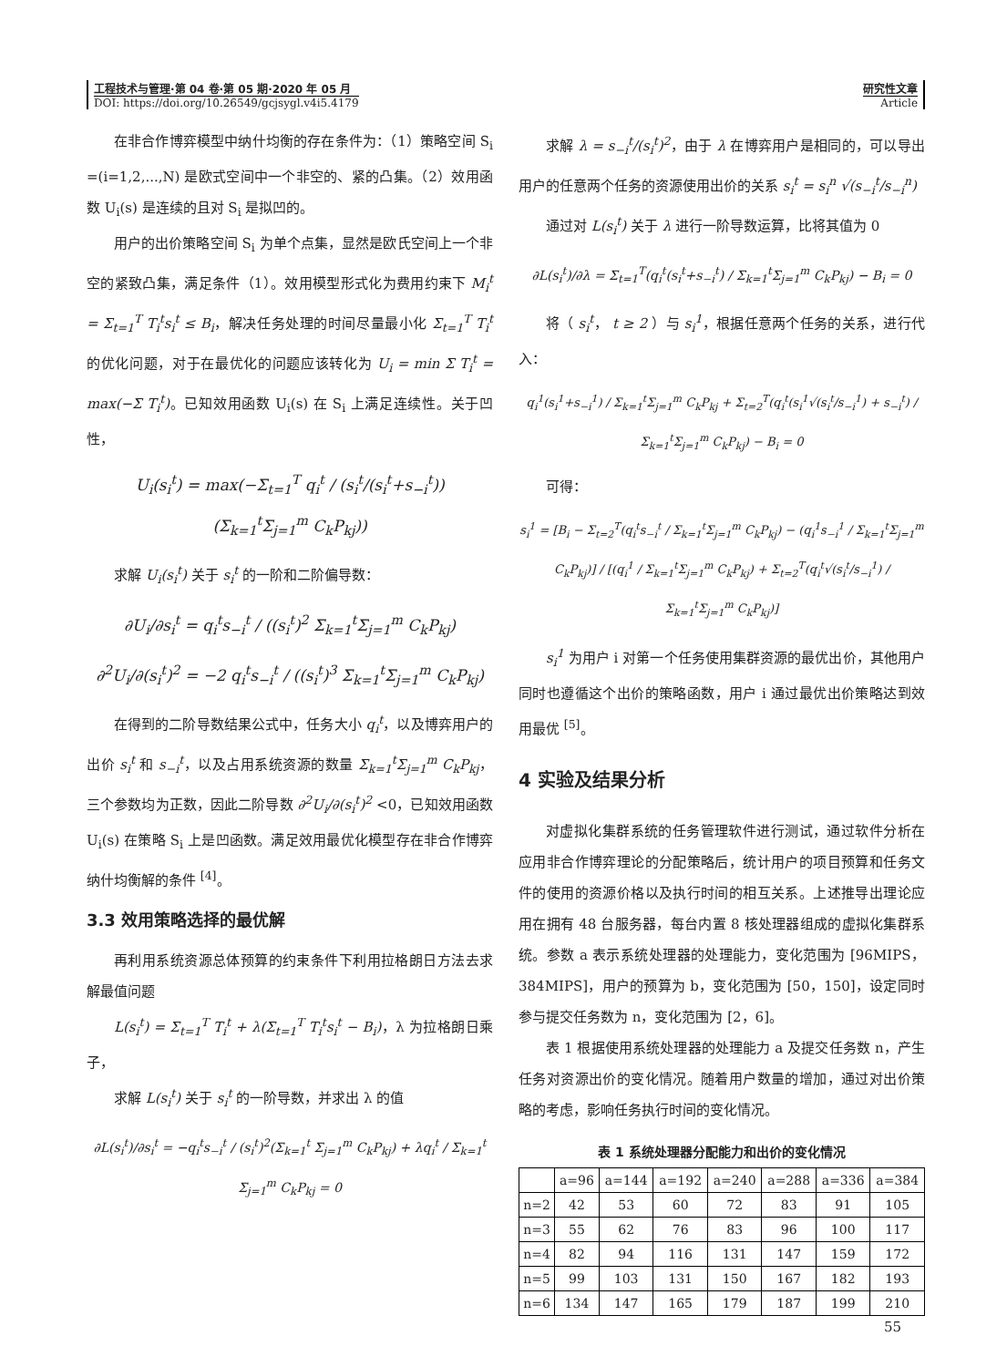工程技术与管理·第 04 卷·第 05 期·2020 年 05 月
DOI: https://doi.org/10.26549/gcjsygl.v4i5.4179
研究性文章
Article
在非合作博弈模型中纳什均衡的存在条件为：（1）策略空间 S<sub>i</sub> =(i=1,2,...,N) 是欧式空间中一个非空的、紧的凸集。（2）效用函数 U<sub>i</sub>(s) 是连续的且对 S<sub>i</sub> 是拟凹的。
用户的出价策略空间 S<sub>i</sub> 为单个点集，显然是欧氏空间上一个非空的紧致凸集，满足条件（1）。效用模型形式化为费用约束下 M<sub>i</sub><sup>t</sup> = Σ<sub>t=1</sub><sup>T</sup> T<sub>i</sub><sup>t</sup>s<sub>i</sub><sup>t</sup> ≤ B<sub>i</sub>，解决任务处理的时间尽量最小化 Σ<sub>t=1</sub><sup>T</sup> T<sub>i</sub><sup>t</sup> 的优化问题，对于在最优化的问题应该转化为 U<sub>i</sub> = min Σ T<sub>i</sub><sup>t</sup> = max(−Σ T<sub>i</sub><sup>t</sup>)。已知效用函数 U<sub>i</sub>(s) 在 S<sub>i</sub> 上满足连续性。关于凹性，
U<sub>i</sub>(s<sub>i</sub><sup>t</sup>) = max(−Σ<sub>t=1</sub><sup>T</sup> q<sub>i</sub><sup>t</sup> / (s<sub>i</sub><sup>t</sup>/(s<sub>i</sub><sup>t</sup>+s<sub>−i</sub><sup>t</sup>)) (Σ<sub>k=1</sub><sup>t</sup>Σ<sub>j=1</sub><sup>m</sup> C<sub>k</sub>P<sub>kj</sub>))
求解 U<sub>i</sub>(s<sub>i</sub><sup>t</sup>) 关于 s<sub>i</sub><sup>t</sup> 的一阶和二阶偏导数：
∂U<sub>i</sub>/∂s<sub>i</sub><sup>t</sup> = q<sub>i</sub><sup>t</sup>s<sub>−i</sub><sup>t</sup> / ((s<sub>i</sub><sup>t</sup>)<sup>2</sup> Σ<sub>k=1</sub><sup>t</sup>Σ<sub>j=1</sub><sup>m</sup> C<sub>k</sub>P<sub>kj</sub>)
∂<sup>2</sup>U<sub>i</sub>/∂(s<sub>i</sub><sup>t</sup>)<sup>2</sup> = −2 q<sub>i</sub><sup>t</sup>s<sub>−i</sub><sup>t</sup> / ((s<sub>i</sub><sup>t</sup>)<sup>3</sup> Σ<sub>k=1</sub><sup>t</sup>Σ<sub>j=1</sub><sup>m</sup> C<sub>k</sub>P<sub>kj</sub>)
在得到的二阶导数结果公式中，任务大小 q<sub>i</sub><sup>t</sup>，以及博弈用户的出价 s<sub>i</sub><sup>t</sup> 和 s<sub>−i</sub><sup>t</sup>，以及占用系统资源的数量 Σ<sub>k=1</sub><sup>t</sup>Σ<sub>j=1</sub><sup>m</sup> C<sub>k</sub>P<sub>kj</sub>，三个参数均为正数，因此二阶导数 ∂<sup>2</sup>U<sub>i</sub>/∂(s<sub>i</sub><sup>t</sup>)<sup>2</sup> <0，已知效用函数 U<sub>i</sub>(s) 在策略 S<sub>i</sub> 上是凹函数。满足效用最优化模型存在非合作博弈纳什均衡解的条件 <sup>[4]</sup>。
3.3 效用策略选择的最优解
再利用系统资源总体预算的约束条件下利用拉格朗日方法去求解最值问题
L(s<sub>i</sub><sup>t</sup>) = Σ<sub>t=1</sub><sup>T</sup> T<sub>i</sub><sup>t</sup> + λ(Σ<sub>t=1</sub><sup>T</sup> T<sub>i</sub><sup>t</sup>s<sub>i</sub><sup>t</sup> − B<sub>i</sub>)，λ 为拉格朗日乘子，
求解 L(s<sub>i</sub><sup>t</sup>) 关于 s<sub>i</sub><sup>t</sup> 的一阶导数，并求出 λ 的值
∂L(s<sub>i</sub><sup>t</sup>)/∂s<sub>i</sub><sup>t</sup> = −q<sub>i</sub><sup>t</sup>s<sub>−i</sub><sup>t</sup> / (s<sub>i</sub><sup>t</sup>)<sup>2</sup>(Σ<sub>k=1</sub><sup>t</sup> Σ<sub>j=1</sub><sup>m</sup> C<sub>k</sub>P<sub>kj</sub>) + λq<sub>i</sub><sup>t</sup> / Σ<sub>k=1</sub><sup>t</sup> Σ<sub>j=1</sub><sup>m</sup> C<sub>k</sub>P<sub>kj</sub> = 0
求解 λ = s<sub>−i</sub><sup>t</sup>/(s<sub>i</sub><sup>t</sup>)<sup>2</sup>，由于 λ 在博弈用户是相同的，可以导出用户的任意两个任务的资源使用出价的关系 s<sub>i</sub><sup>t</sup> = s<sub>i</sub><sup>n</sup> √(s<sub>−i</sub><sup>t</sup>/s<sub>−i</sub><sup>n</sup>)
通过对 L(s<sub>i</sub><sup>t</sup>) 关于 λ 进行一阶导数运算，比将其值为 0
∂L(s<sub>i</sub><sup>t</sup>)/∂λ = Σ<sub>t=1</sub><sup>T</sup>(q<sub>i</sub><sup>t</sup>(s<sub>i</sub><sup>t</sup>+s<sub>−i</sub><sup>t</sup>) / Σ<sub>k=1</sub><sup>t</sup>Σ<sub>j=1</sub><sup>m</sup> C<sub>k</sub>P<sub>kj</sub>) − B<sub>i</sub> = 0
将（ s<sub>i</sub><sup>t</sup>， t ≥ 2 ）与 s<sub>i</sub><sup>1</sup>，根据任意两个任务的关系，进行代入：
q<sub>i</sub><sup>1</sup>(s<sub>i</sub><sup>1</sup>+s<sub>−i</sub><sup>1</sup>) / Σ<sub>k=1</sub><sup>t</sup>Σ<sub>j=1</sub><sup>m</sup> C<sub>k</sub>P<sub>kj</sub> + Σ<sub>t=2</sub><sup>T</sup>(q<sub>i</sub><sup>t</sup>(s<sub>i</sub><sup>1</sup>√(s<sub>i</sub><sup>t</sup>/s<sub>−i</sub><sup>1</sup>) + s<sub>−i</sub><sup>t</sup>) / Σ<sub>k=1</sub><sup>t</sup>Σ<sub>j=1</sub><sup>m</sup> C<sub>k</sub>P<sub>kj</sub>) − B<sub>i</sub> = 0
可得：
s<sub>i</sub><sup>1</sup> = [B<sub>i</sub> − Σ<sub>t=2</sub><sup>T</sup>(q<sub>i</sub><sup>t</sup>s<sub>−i</sub><sup>t</sup> / Σ<sub>k=1</sub><sup>t</sup>Σ<sub>j=1</sub><sup>m</sup> C<sub>k</sub>P<sub>kj</sub>) − (q<sub>i</sub><sup>1</sup>s<sub>−i</sub><sup>1</sup> / Σ<sub>k=1</sub><sup>t</sup>Σ<sub>j=1</sub><sup>m</sup> C<sub>k</sub>P<sub>kj</sub>)] / [(q<sub>i</sub><sup>1</sup> / Σ<sub>k=1</sub><sup>t</sup>Σ<sub>j=1</sub><sup>m</sup> C<sub>k</sub>P<sub>kj</sub>) + Σ<sub>t=2</sub><sup>T</sup>(q<sub>i</sub><sup>t</sup>√(s<sub>i</sub><sup>t</sup>/s<sub>−i</sub><sup>1</sup>) / Σ<sub>k=1</sub><sup>t</sup>Σ<sub>j=1</sub><sup>m</sup> C<sub>k</sub>P<sub>kj</sub>)]
s<sub>i</sub><sup>1</sup> 为用户 i 对第一个任务使用集群资源的最优出价，其他用户同时也遵循这个出价的策略函数，用户 i 通过最优出价策略达到效用最优 <sup>[5]</sup>。
4 实验及结果分析
对虚拟化集群系统的任务管理软件进行测试，通过软件分析在应用非合作博弈理论的分配策略后，统计用户的项目预算和任务文件的使用的资源价格以及执行时间的相互关系。上述推导出理论应用在拥有 48 台服务器，每台内置 8 核处理器组成的虚拟化集群系统。参数 a 表示系统处理器的处理能力，变化范围为 [96MIPS，384MIPS]，用户的预算为 b，变化范围为 [50，150]，设定同时参与提交任务数为 n，变化范围为 [2，6]。
表 1 根据使用系统处理器的处理能力 a 及提交任务数 n，产生任务对资源出价的变化情况。随着用户数量的增加，通过对出价策略的考虑，影响任务执行时间的变化情况。
表 1 系统处理器分配能力和出价的变化情况
| | a=96 | a=144 | a=192 | a=240 | a=288 | a=336 | a=384 |
| --- | --- | --- | --- | --- | --- | --- | --- |
| n=2 | 42 | 53 | 60 | 72 | 83 | 91 | 105 |
| n=3 | 55 | 62 | 76 | 83 | 96 | 100 | 117 |
| n=4 | 82 | 94 | 116 | 131 | 147 | 159 | 172 |
| n=5 | 99 | 103 | 131 | 150 | 167 | 182 | 193 |
| n=6 | 134 | 147 | 165 | 179 | 187 | 199 | 210 |
55